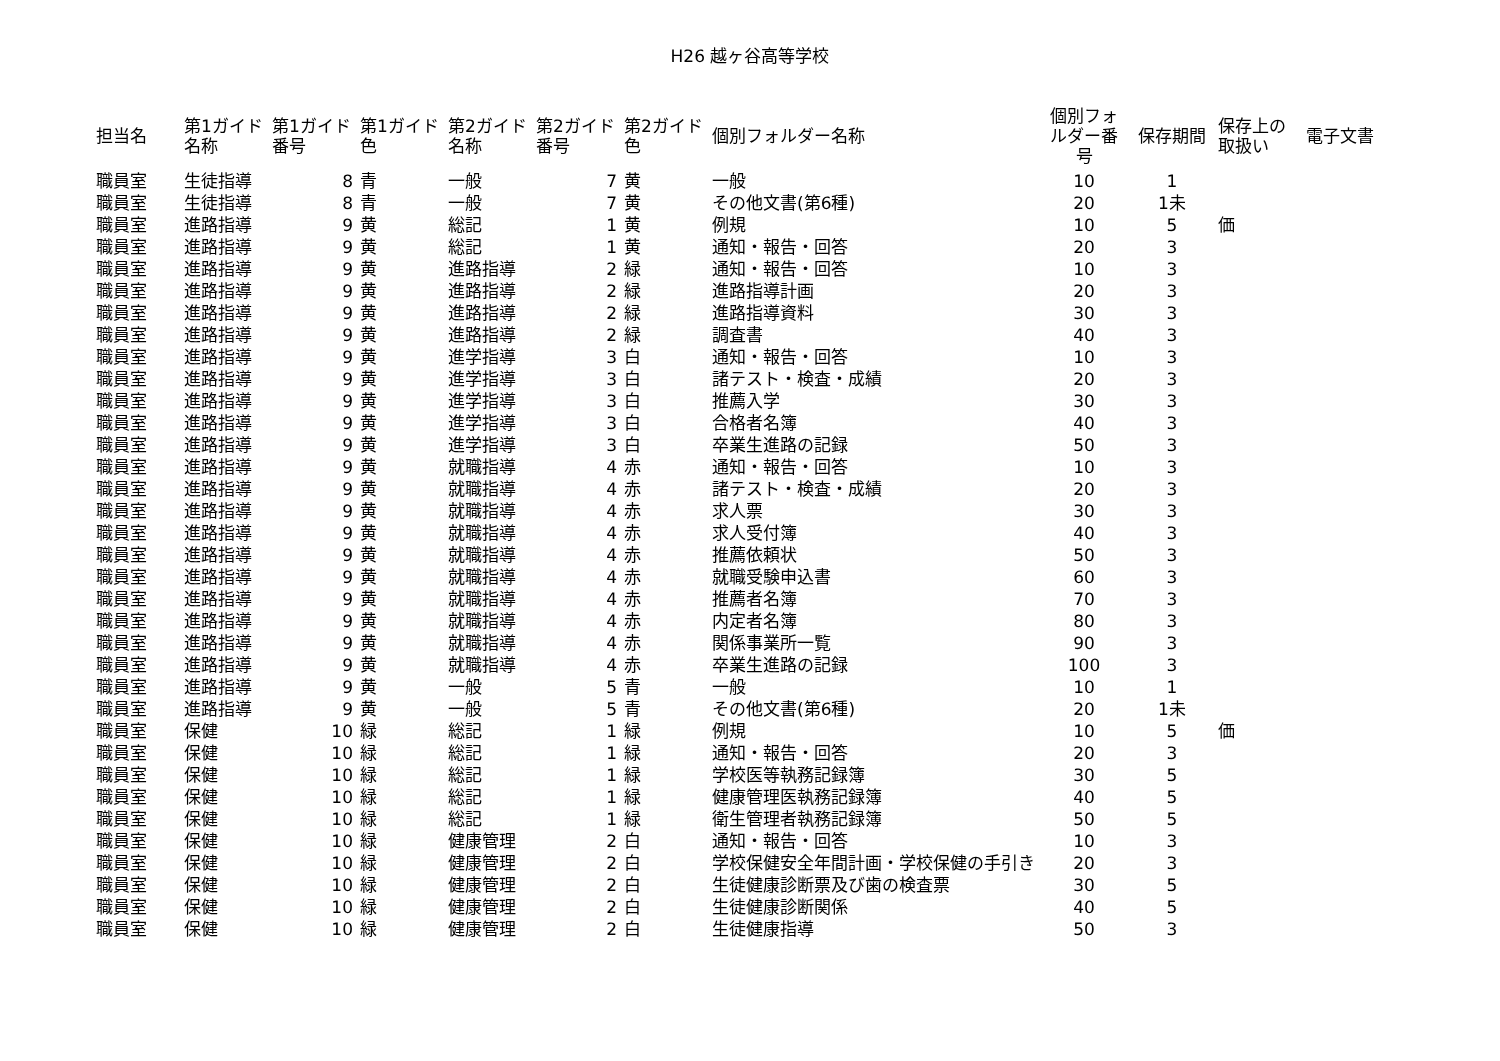H26 越ヶ谷高等学校
| 担当名 | 第1ガイド名称 | 第1ガイド番号 | 第1ガイド色 | 第2ガイド名称 | 第2ガイド番号 | 第2ガイド色 | 個別フォルダー名称 | 個別フォルダー番号 | 保存期間 | 保存上の取扱い | 電子文書 |
| --- | --- | --- | --- | --- | --- | --- | --- | --- | --- | --- | --- |
| 職員室 | 生徒指導 | 8 | 青 | 一般 | 7 | 黄 | 一般 | 10 | 1 | | |
| 職員室 | 生徒指導 | 8 | 青 | 一般 | 7 | 黄 | その他文書(第6種) | 20 | 1未 | | |
| 職員室 | 進路指導 | 9 | 黄 | 総記 | 1 | 黄 | 例規 | 10 | 5 | 価 | |
| 職員室 | 進路指導 | 9 | 黄 | 総記 | 1 | 黄 | 通知・報告・回答 | 20 | 3 | | |
| 職員室 | 進路指導 | 9 | 黄 | 進路指導 | 2 | 緑 | 通知・報告・回答 | 10 | 3 | | |
| 職員室 | 進路指導 | 9 | 黄 | 進路指導 | 2 | 緑 | 進路指導計画 | 20 | 3 | | |
| 職員室 | 進路指導 | 9 | 黄 | 進路指導 | 2 | 緑 | 進路指導資料 | 30 | 3 | | |
| 職員室 | 進路指導 | 9 | 黄 | 進路指導 | 2 | 緑 | 調査書 | 40 | 3 | | |
| 職員室 | 進路指導 | 9 | 黄 | 進学指導 | 3 | 白 | 通知・報告・回答 | 10 | 3 | | |
| 職員室 | 進路指導 | 9 | 黄 | 進学指導 | 3 | 白 | 諸テスト・検査・成績 | 20 | 3 | | |
| 職員室 | 進路指導 | 9 | 黄 | 進学指導 | 3 | 白 | 推薦入学 | 30 | 3 | | |
| 職員室 | 進路指導 | 9 | 黄 | 進学指導 | 3 | 白 | 合格者名簿 | 40 | 3 | | |
| 職員室 | 進路指導 | 9 | 黄 | 進学指導 | 3 | 白 | 卒業生進路の記録 | 50 | 3 | | |
| 職員室 | 進路指導 | 9 | 黄 | 就職指導 | 4 | 赤 | 通知・報告・回答 | 10 | 3 | | |
| 職員室 | 進路指導 | 9 | 黄 | 就職指導 | 4 | 赤 | 諸テスト・検査・成績 | 20 | 3 | | |
| 職員室 | 進路指導 | 9 | 黄 | 就職指導 | 4 | 赤 | 求人票 | 30 | 3 | | |
| 職員室 | 進路指導 | 9 | 黄 | 就職指導 | 4 | 赤 | 求人受付簿 | 40 | 3 | | |
| 職員室 | 進路指導 | 9 | 黄 | 就職指導 | 4 | 赤 | 推薦依頼状 | 50 | 3 | | |
| 職員室 | 進路指導 | 9 | 黄 | 就職指導 | 4 | 赤 | 就職受験申込書 | 60 | 3 | | |
| 職員室 | 進路指導 | 9 | 黄 | 就職指導 | 4 | 赤 | 推薦者名簿 | 70 | 3 | | |
| 職員室 | 進路指導 | 9 | 黄 | 就職指導 | 4 | 赤 | 内定者名簿 | 80 | 3 | | |
| 職員室 | 進路指導 | 9 | 黄 | 就職指導 | 4 | 赤 | 関係事業所一覧 | 90 | 3 | | |
| 職員室 | 進路指導 | 9 | 黄 | 就職指導 | 4 | 赤 | 卒業生進路の記録 | 100 | 3 | | |
| 職員室 | 進路指導 | 9 | 黄 | 一般 | 5 | 青 | 一般 | 10 | 1 | | |
| 職員室 | 進路指導 | 9 | 黄 | 一般 | 5 | 青 | その他文書(第6種) | 20 | 1未 | | |
| 職員室 | 保健 | 10 | 緑 | 総記 | 1 | 緑 | 例規 | 10 | 5 | 価 | |
| 職員室 | 保健 | 10 | 緑 | 総記 | 1 | 緑 | 通知・報告・回答 | 20 | 3 | | |
| 職員室 | 保健 | 10 | 緑 | 総記 | 1 | 緑 | 学校医等執務記録簿 | 30 | 5 | | |
| 職員室 | 保健 | 10 | 緑 | 総記 | 1 | 緑 | 健康管理医執務記録簿 | 40 | 5 | | |
| 職員室 | 保健 | 10 | 緑 | 総記 | 1 | 緑 | 衛生管理者執務記録簿 | 50 | 5 | | |
| 職員室 | 保健 | 10 | 緑 | 健康管理 | 2 | 白 | 通知・報告・回答 | 10 | 3 | | |
| 職員室 | 保健 | 10 | 緑 | 健康管理 | 2 | 白 | 学校保健安全年間計画・学校保健の手引き | 20 | 3 | | |
| 職員室 | 保健 | 10 | 緑 | 健康管理 | 2 | 白 | 生徒健康診断票及び歯の検査票 | 30 | 5 | | |
| 職員室 | 保健 | 10 | 緑 | 健康管理 | 2 | 白 | 生徒健康診断関係 | 40 | 5 | | |
| 職員室 | 保健 | 10 | 緑 | 健康管理 | 2 | 白 | 生徒健康指導 | 50 | 3 | | |